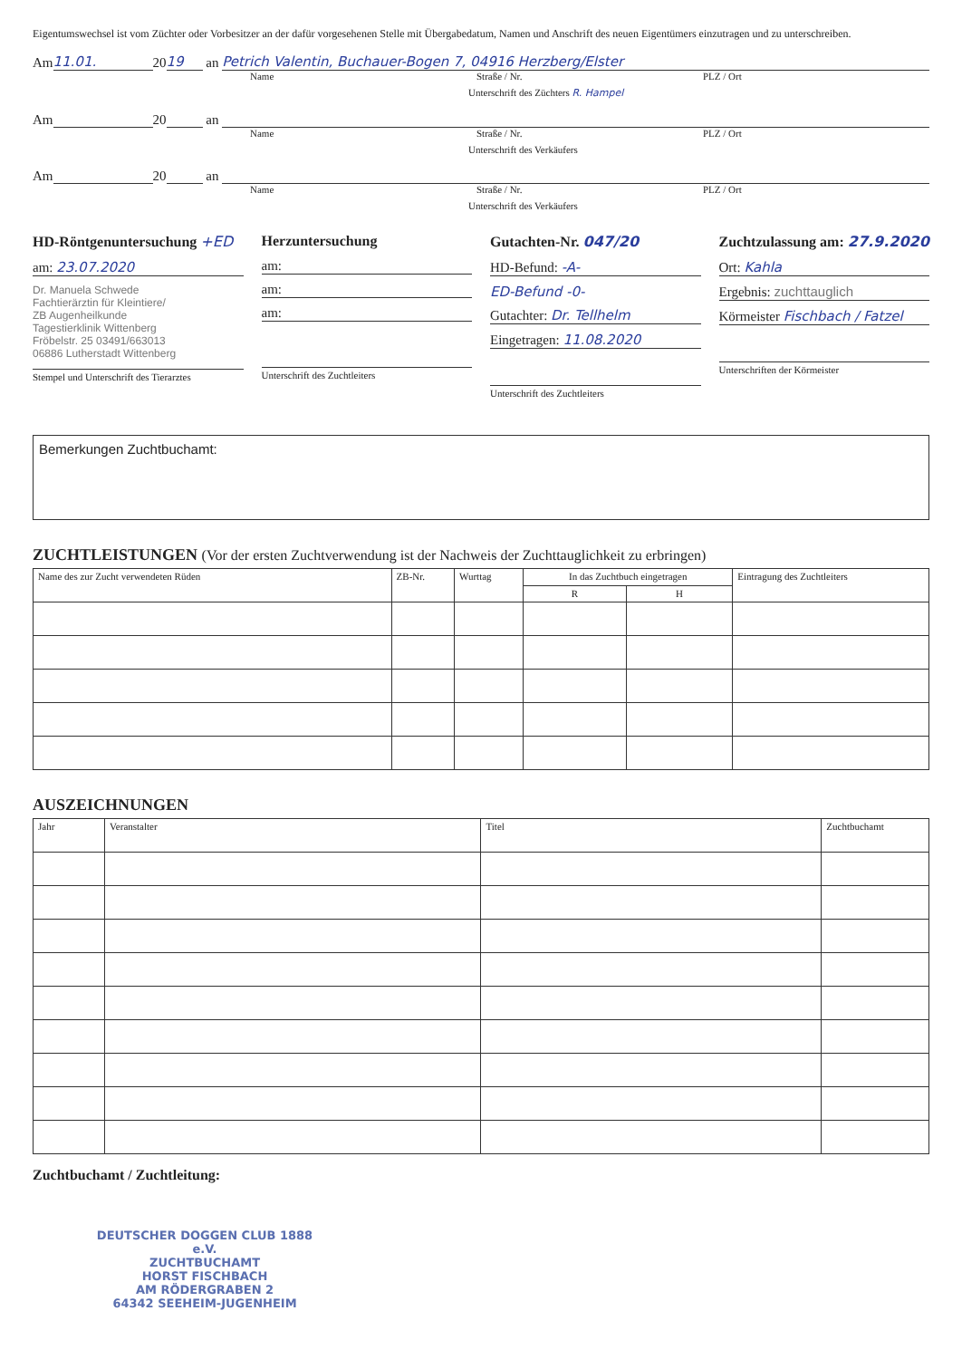Eigentumswechsel ist vom Züchter oder Vorbesitzer an der dafür vorgesehenen Stelle mit Übergabedatum, Namen und Anschrift des neuen Eigentümers einzutragen und zu unterschreiben.
Am 11.01. 20 19 an Petrich Valentin, Buchauer-Bogen 7, 04916 Herzberg/Elster
Name Straße / Nr. PLZ / Ort
Unterschrift des Züchters R. Hampel
Am 20 an
Name Straße / Nr. PLZ / Ort
Unterschrift des Verkäufers
Am 20 an
Name Straße / Nr. PLZ / Ort
Unterschrift des Verkäufers
HD-Röntgenuntersuchung +ED
am: 23.07.2020
Dr. Manuela Schwede
Fachtierärztin für Kleintiere/
ZB Augenheilkunde
Tagestierklinik Wittenberg
Fröbelstr. 25 03491/663013
06886 Lutherstadt Wittenberg
Stempel und Unterschrift des Tierarztes
Herzuntersuchung
am:
am:
am:
Unterschrift des Zuchtleiters
Gutachten-Nr. 047/20
HD-Befund: -A-
ED-Befund -0-
Gutachter: Dr. Tellhelm
Eingetragen: 11.08.2020
Unterschrift des Zuchtleiters
Zuchtzulassung am: 27.9.2020
Ort: Kahla
Ergebnis: zuchttauglich
Körmeister Fischbach / Fatzel
Unterschriften der Körmeister
Bemerkungen Zuchtbuchamt:
ZUCHTLEISTUNGEN (Vor der ersten Zuchtverwendung ist der Nachweis der Zuchttauglichkeit zu erbringen)
| Name des zur Zucht verwendeten Rüden | ZB-Nr. | Wurttag | In das Zuchtbuch eingetragen | | Eintragung des Zuchtleiters |
| --- | --- | --- | --- | --- | --- |
| | | | R | H | |
AUSZEICHNUNGEN
| Jahr | Veranstalter | Titel | Zuchtbuchamt |
| --- | --- | --- | --- |
Zuchtbuchamt / Zuchtleitung:
DEUTSCHER DOGGEN CLUB 1888 e.V.
ZUCHTBUCHAMT
HORST FISCHBACH
AM RÖDERGRABEN 2
64342 SEEHEIM-JUGENHEIM